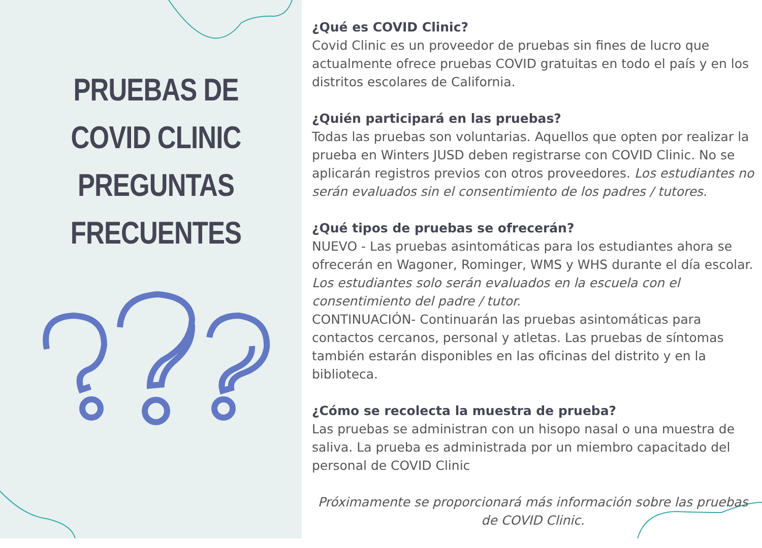PRUEBAS DE
COVID CLINIC
PREGUNTAS
FRECUENTES
¿Qué es COVID Clinic?
Covid Clinic es un proveedor de pruebas sin fines de lucro que actualmente ofrece pruebas COVID gratuitas en todo el país y en los distritos escolares de California.
¿Quién participará en las pruebas?
Todas las pruebas son voluntarias. Aquellos que opten por realizar la prueba en Winters JUSD deben registrarse con COVID Clinic. No se aplicarán registros previos con otros proveedores. Los estudiantes no serán evaluados sin el consentimiento de los padres / tutores.
¿Qué tipos de pruebas se ofrecerán?
NUEVO - Las pruebas asintomáticas para los estudiantes ahora se ofrecerán en Wagoner, Rominger, WMS y WHS durante el día escolar. Los estudiantes solo serán evaluados en la escuela con el consentimiento del padre / tutor.
CONTINUACIÓN- Continuarán las pruebas asintomáticas para contactos cercanos, personal y atletas. Las pruebas de síntomas también estarán disponibles en las oficinas del distrito y en la biblioteca.
¿Cómo se recolecta la muestra de prueba?
Las pruebas se administran con un hisopo nasal o una muestra de saliva. La prueba es administrada por un miembro capacitado del personal de COVID Clinic
Próximamente se proporcionará más información sobre las pruebas de COVID Clinic.